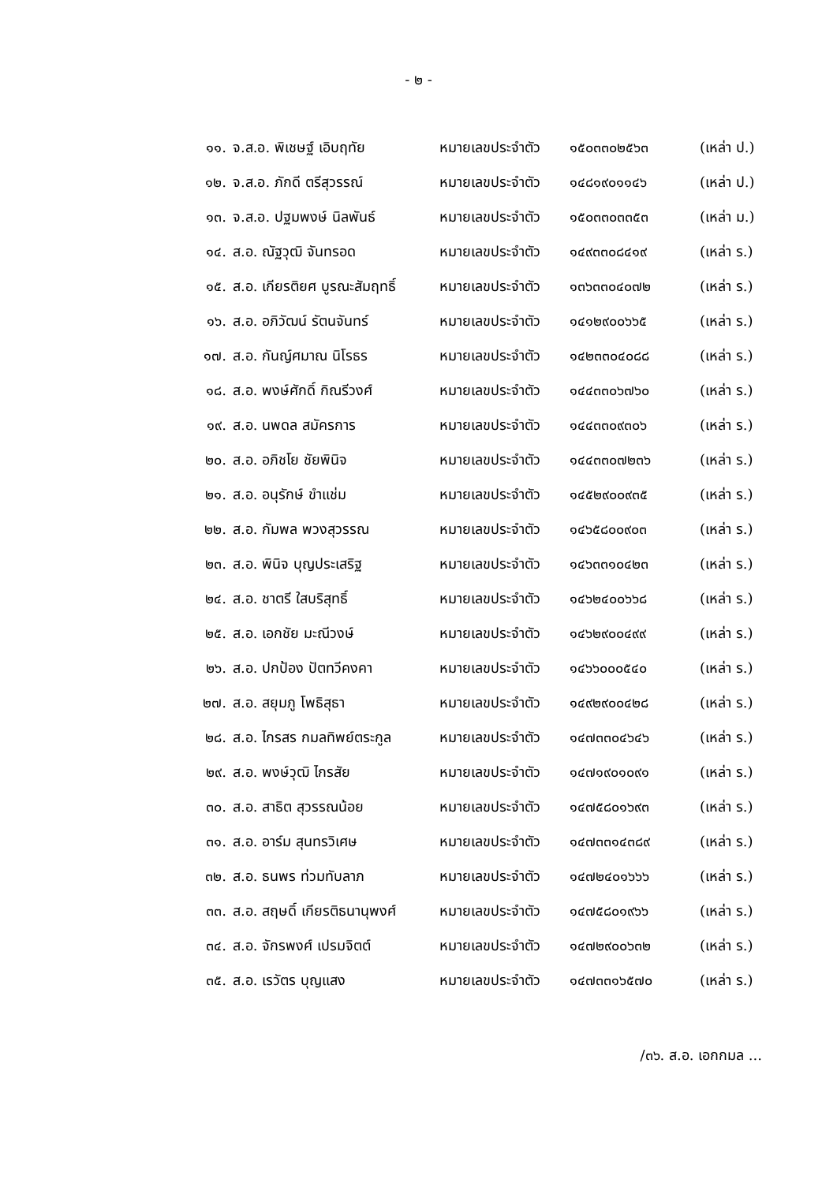- ๒ -
| ๑๑. | จ.ส.อ. พิเชษฐ์ เอิบฤทัย | หมายเลขประจำตัว | ๑๕๐๓๓๐๒๕๖๓ | (เหล่า ป.) |
| ๑๒. | จ.ส.อ. ภักดี ตรีสุวรรณ์ | หมายเลขประจำตัว | ๑๔๘๑๙๐๑๑๔๖ | (เหล่า ป.) |
| ๑๓. | จ.ส.อ. ปฐมพงษ์ นิลพันธ์ | หมายเลขประจำตัว | ๑๕๐๓๓๐๓๓๕๓ | (เหล่า ม.) |
| ๑๔. | ส.อ. ณัฐวุฒิ จันทรอด | หมายเลขประจำตัว | ๑๔๙๓๓๐๘๔๑๙ | (เหล่า ร.) |
| ๑๕. | ส.อ. เกียรติยศ บูรณะสัมฤทธิ์ | หมายเลขประจำตัว | ๑๓๖๓๓๐๔๐๗๒ | (เหล่า ร.) |
| ๑๖. | ส.อ. อภิวัฒน์ รัตนจันทร์ | หมายเลขประจำตัว | ๑๔๑๒๙๐๐๖๖๕ | (เหล่า ร.) |
| ๑๗. | ส.อ. กันญ์ศมาณ นิโรธร | หมายเลขประจำตัว | ๑๔๒๓๓๐๔๐๘๘ | (เหล่า ร.) |
| ๑๘. | ส.อ. พงษ์ศักดิ์ กิณรีวงศ์ | หมายเลขประจำตัว | ๑๔๔๓๓๐๖๗๖๐ | (เหล่า ร.) |
| ๑๙. | ส.อ. นพดล สมัครการ | หมายเลขประจำตัว | ๑๔๔๓๓๐๙๓๐๖ | (เหล่า ร.) |
| ๒๐. | ส.อ. อภิชโย ชัยพินิจ | หมายเลขประจำตัว | ๑๔๔๓๓๐๗๒๓๖ | (เหล่า ร.) |
| ๒๑. | ส.อ. อนุรักษ์ ขำแช่ม | หมายเลขประจำตัว | ๑๔๕๒๙๐๐๙๓๕ | (เหล่า ร.) |
| ๒๒. | ส.อ. กัมพล พวงสุวรรณ | หมายเลขประจำตัว | ๑๔๖๕๘๐๐๙๐๓ | (เหล่า ร.) |
| ๒๓. | ส.อ. พินิจ บุญประเสริฐ | หมายเลขประจำตัว | ๑๔๖๓๓๑๐๔๒๓ | (เหล่า ร.) |
| ๒๔. | ส.อ. ชาตรี ใสบริสุทธิ์ | หมายเลขประจำตัว | ๑๔๖๒๔๐๐๖๖๘ | (เหล่า ร.) |
| ๒๕. | ส.อ. เอกชัย มะณีวงษ์ | หมายเลขประจำตัว | ๑๔๖๒๙๐๐๔๙๙ | (เหล่า ร.) |
| ๒๖. | ส.อ. ปกป้อง ปัตทวีคงคา | หมายเลขประจำตัว | ๑๔๖๖๐๐๐๕๔๐ | (เหล่า ร.) |
| ๒๗. | ส.อ. สยุมภู โพธิสุธา | หมายเลขประจำตัว | ๑๔๙๒๙๐๐๔๒๘ | (เหล่า ร.) |
| ๒๘. | ส.อ. ไกรสร กมลทิพย์ตระกูล | หมายเลขประจำตัว | ๑๔๗๓๓๐๔๖๔๖ | (เหล่า ร.) |
| ๒๙. | ส.อ. พงษ์วุฒิ ไกรสัย | หมายเลขประจำตัว | ๑๔๗๑๙๐๑๐๙๑ | (เหล่า ร.) |
| ๓๐. | ส.อ. สาธิต สุวรรณน้อย | หมายเลขประจำตัว | ๑๔๗๕๘๐๑๖๙๓ | (เหล่า ร.) |
| ๓๑. | ส.อ. อาร์ม สุนทรวิเศษ | หมายเลขประจำตัว | ๑๔๗๓๓๑๔๓๘๙ | (เหล่า ร.) |
| ๓๒. | ส.อ. ธนพร ท่วมทับลาภ | หมายเลขประจำตัว | ๑๔๗๒๔๐๑๖๖๖ | (เหล่า ร.) |
| ๓๓. | ส.อ. สฤษดิ์ เกียรติธนานุพงศ์ | หมายเลขประจำตัว | ๑๔๗๕๘๐๑๙๖๖ | (เหล่า ร.) |
| ๓๔. | ส.อ. จักรพงศ์ เปรมจิตต์ | หมายเลขประจำตัว | ๑๔๗๒๙๐๐๖๓๒ | (เหล่า ร.) |
| ๓๕. | ส.อ. เรวัตร บุญแสง | หมายเลขประจำตัว | ๑๔๗๓๓๑๖๕๗๐ | (เหล่า ร.) |
/๓๖. ส.อ. เอกกมล ...